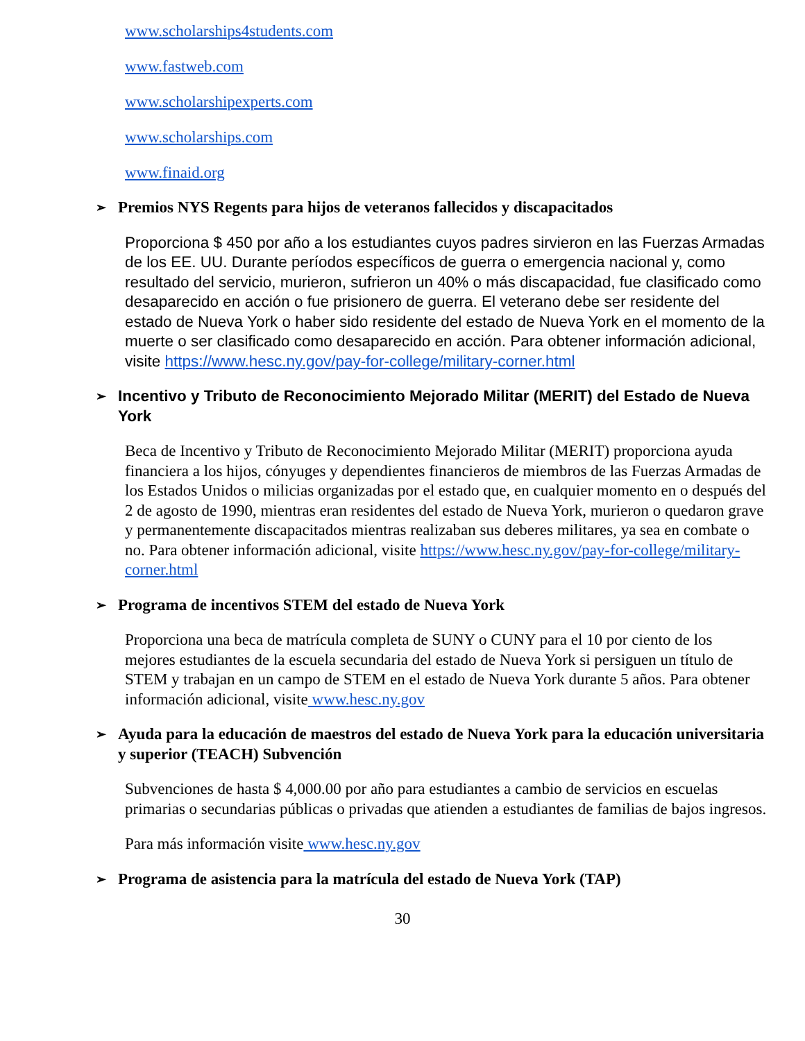www.scholarships4students.com
www.fastweb.com
www.scholarshipexperts.com
www.scholarships.com
www.finaid.org
➢ Premios NYS Regents para hijos de veteranos fallecidos y discapacitados
Proporciona $ 450 por año a los estudiantes cuyos padres sirvieron en las Fuerzas Armadas de los EE. UU. Durante períodos específicos de guerra o emergencia nacional y, como resultado del servicio, murieron, sufrieron un 40% o más discapacidad, fue clasificado como desaparecido en acción o fue prisionero de guerra. El veterano debe ser residente del estado de Nueva York o haber sido residente del estado de Nueva York en el momento de la muerte o ser clasificado como desaparecido en acción. Para obtener información adicional, visite https://www.hesc.ny.gov/pay-for-college/military-corner.html
➢ Incentivo y Tributo de Reconocimiento Mejorado Militar (MERIT) del Estado de Nueva York
Beca de Incentivo y Tributo de Reconocimiento Mejorado Militar (MERIT) proporciona ayuda financiera a los hijos, cónyuges y dependientes financieros de miembros de las Fuerzas Armadas de los Estados Unidos o milicias organizadas por el estado que, en cualquier momento en o después del 2 de agosto de 1990, mientras eran residentes del estado de Nueva York, murieron o quedaron grave y permanentemente discapacitados mientras realizaban sus deberes militares, ya sea en combate o no. Para obtener información adicional, visite https://www.hesc.ny.gov/pay-for-college/military-corner.html
➢ Programa de incentivos STEM del estado de Nueva York
Proporciona una beca de matrícula completa de SUNY o CUNY para el 10 por ciento de los mejores estudiantes de la escuela secundaria del estado de Nueva York si persiguen un título de STEM y trabajan en un campo de STEM en el estado de Nueva York durante 5 años. Para obtener información adicional, visite www.hesc.ny.gov
➢ Ayuda para la educación de maestros del estado de Nueva York para la educación universitaria y superior (TEACH) Subvención
Subvenciones de hasta $ 4,000.00 por año para estudiantes a cambio de servicios en escuelas primarias o secundarias públicas o privadas que atienden a estudiantes de familias de bajos ingresos.
Para más información visite www.hesc.ny.gov
➢ Programa de asistencia para la matrícula del estado de Nueva York (TAP)
30